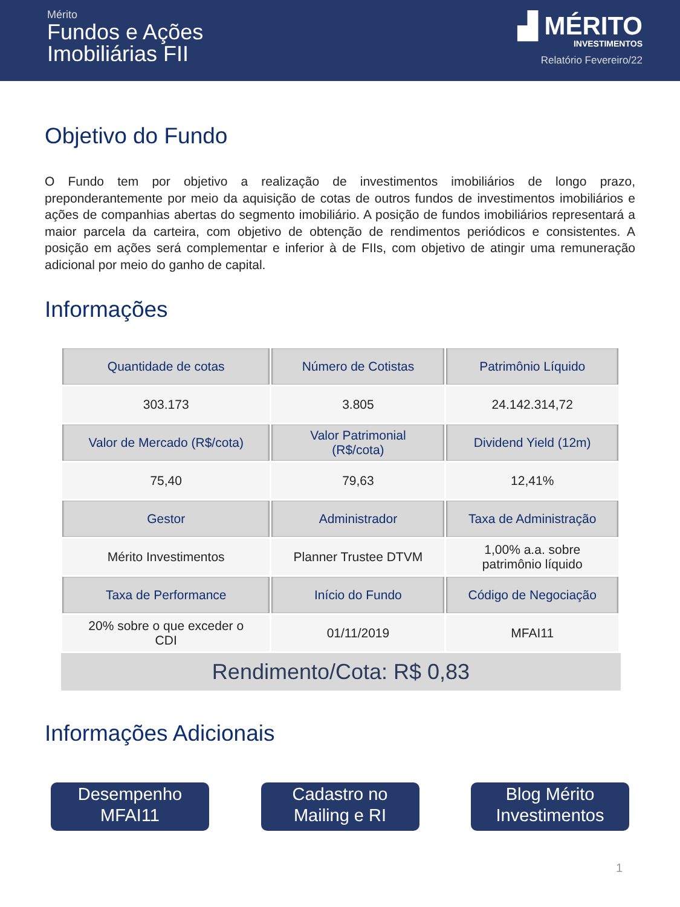Mérito
Fundos e Ações
Imobiliárias FII
▟ MÉRITO
INVESTIMENTOS
Relatório Fevereiro/22
Objetivo do Fundo
O Fundo tem por objetivo a realização de investimentos imobiliários de longo prazo, preponderantemente por meio da aquisição de cotas de outros fundos de investimentos imobiliários e ações de companhias abertas do segmento imobiliário. A posição de fundos imobiliários representará a maior parcela da carteira, com objetivo de obtenção de rendimentos periódicos e consistentes. A posição em ações será complementar e inferior à de FIIs, com objetivo de atingir uma remuneração adicional por meio do ganho de capital.
Informações
| Quantidade de cotas | Número de Cotistas | Patrimônio Líquido |
| --- | --- | --- |
| 303.173 | 3.805 | 24.142.314,72 |
| Valor de Mercado (R$/cota) | Valor Patrimonial (R$/cota) | Dividend Yield (12m) |
| 75,40 | 79,63 | 12,41% |
| Gestor | Administrador | Taxa de Administração |
| Mérito Investimentos | Planner Trustee DTVM | 1,00% a.a. sobre patrimônio líquido |
| Taxa de Performance | Início do Fundo | Código de Negociação |
| 20% sobre o que exceder o CDI | 01/11/2019 | MFAI11 |
Rendimento/Cota: R$ 0,83
Informações Adicionais
Desempenho
MFAI11
Cadastro no
Mailing e RI
Blog Mérito
Investimentos
1